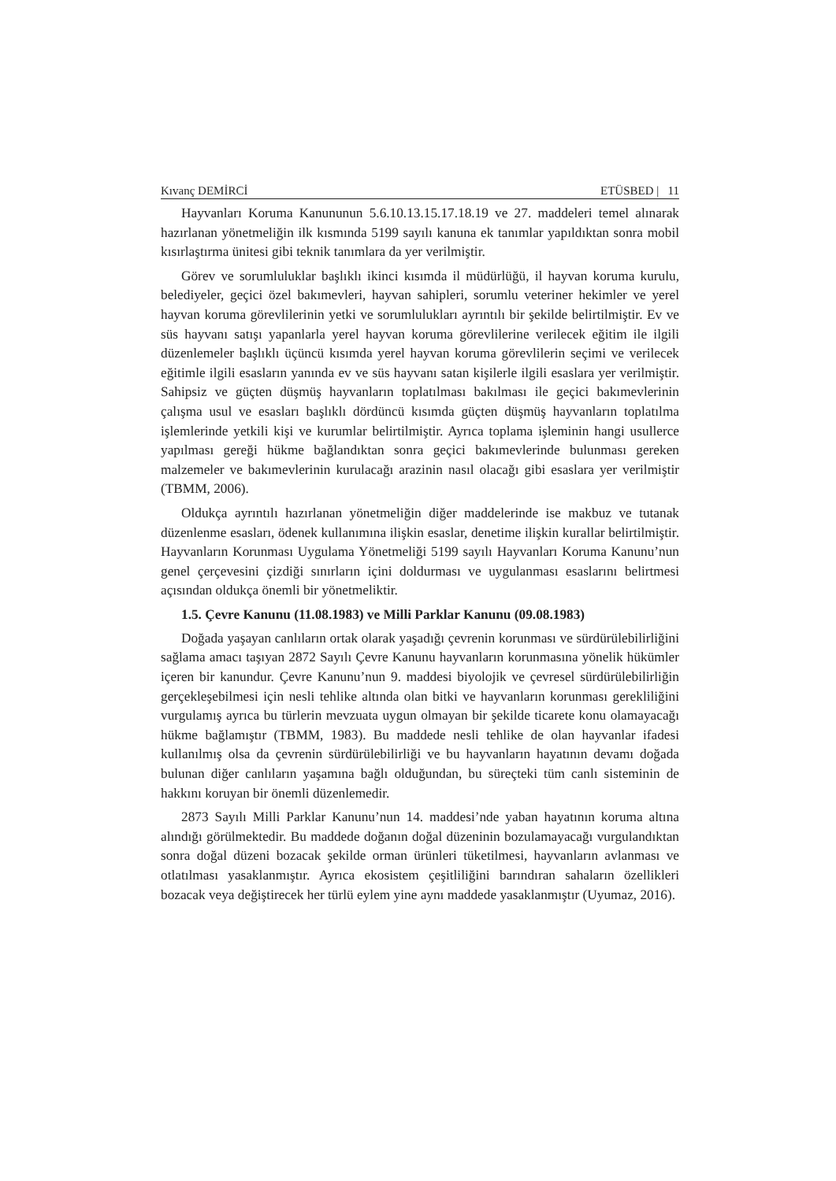Kıvanç DEMİRCİ ETÜSBED | 11
Hayvanları Koruma Kanununun 5.6.10.13.15.17.18.19 ve 27. maddeleri temel alınarak hazırlanan yönetmeliğin ilk kısmında 5199 sayılı kanuna ek tanımlar yapıldıktan sonra mobil kısırlaştırma ünitesi gibi teknik tanımlara da yer verilmiştir.
Görev ve sorumluluklar başlıklı ikinci kısımda il müdürlüğü, il hayvan koruma kurulu, belediyeler, geçici özel bakımevleri, hayvan sahipleri, sorumlu veteriner hekimler ve yerel hayvan koruma görevlilerinin yetki ve sorumlulukları ayrıntılı bir şekilde belirtilmiştir. Ev ve süs hayvanı satışı yapanlarla yerel hayvan koruma görevlilerine verilecek eğitim ile ilgili düzenlemeler başlıklı üçüncü kısımda yerel hayvan koruma görevlilerin seçimi ve verilecek eğitimle ilgili esasların yanında ev ve süs hayvanı satan kişilerle ilgili esaslara yer verilmiştir. Sahipsiz ve güçten düşmüş hayvanların toplatılması bakılması ile geçici bakımevlerinin çalışma usul ve esasları başlıklı dördüncü kısımda güçten düşmüş hayvanların toplatılma işlemlerinde yetkili kişi ve kurumlar belirtilmiştir. Ayrıca toplama işleminin hangi usullerce yapılması gereği hükme bağlandıktan sonra geçici bakımevlerinde bulunması gereken malzemeler ve bakımevlerinin kurulacağı arazinin nasıl olacağı gibi esaslara yer verilmiştir (TBMM, 2006).
Oldukça ayrıntılı hazırlanan yönetmeliğin diğer maddelerinde ise makbuz ve tutanak düzenlenme esasları, ödenek kullanımına ilişkin esaslar, denetime ilişkin kurallar belirtilmiştir. Hayvanların Korunması Uygulama Yönetmeliği 5199 sayılı Hayvanları Koruma Kanunu’nun genel çerçevesini çizdiği sınırların içini doldurması ve uygulanması esaslarını belirtmesi açısından oldukça önemli bir yönetmeliktir.
1.5. Çevre Kanunu (11.08.1983) ve Milli Parklar Kanunu (09.08.1983)
Doğada yaşayan canlıların ortak olarak yaşadığı çevrenin korunması ve sürdürülebilirliğini sağlama amacı taşıyan 2872 Sayılı Çevre Kanunu hayvanların korunmasına yönelik hükümler içeren bir kanundur. Çevre Kanunu’nun 9. maddesi biyolojik ve çevresel sürdürülebilirliğin gerçekleşebilmesi için nesli tehlike altında olan bitki ve hayvanların korunması gerekliliğini vurgulamış ayrıca bu türlerin mevzuata uygun olmayan bir şekilde ticarete konu olamayacağı hükme bağlamıştır (TBMM, 1983). Bu maddede nesli tehlike de olan hayvanlar ifadesi kullanılmış olsa da çevrenin sürdürülebilirliği ve bu hayvanların hayatının devamı doğada bulunan diğer canlıların yaşamına bağlı olduğundan, bu süreçteki tüm canlı sisteminin de hakkını koruyan bir önemli düzenlemedir.
2873 Sayılı Milli Parklar Kanunu’nun 14. maddesi’nde yaban hayatının koruma altına alındığı görülmektedir. Bu maddede doğanın doğal düzeninin bozulamayacağı vurgulandıktan sonra doğal düzeni bozacak şekilde orman ürünleri tüketilmesi, hayvanların avlanması ve otlatılması yasaklanmıştır. Ayrıca ekosistem çeşitliliğini barındıran sahaların özellikleri bozacak veya değiştirecek her türlü eylem yine aynı maddede yasaklanmıştır (Uyumaz, 2016).